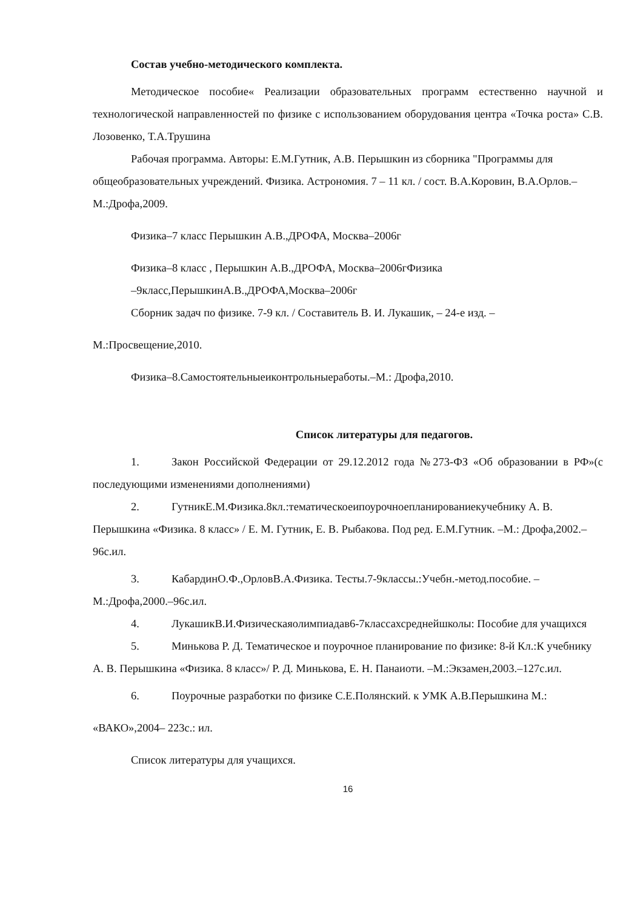Состав учебно-методического комплекта.
Методическое пособие« Реализации образовательных программ естественно научной и технологической направленностей по физике с использованием оборудования центра «Точка роста» С.В. Лозовенко, Т.А.Трушина
Рабочая программа. Авторы: Е.М.Гутник, А.В. Перышкин из сборника "Программы для общеобразовательных учреждений. Физика. Астрономия. 7 – 11 кл. / сост. В.А.Коровин, В.А.Орлов.– М.:Дрофа,2009.
Физика–7 класс Перышкин А.В.,ДРОФА, Москва–2006г
Физика–8 класс , Перышкин А.В.,ДРОФА, Москва–2006гФизика
–9класс,ПерышкинА.В.,ДРОФА,Москва–2006г
Сборник задач по физике. 7-9 кл. / Составитель В. И. Лукашик, – 24-е изд. –
М.:Просвещение,2010.
Физика–8.Самостоятельныеиконтрольныеработы.–М.: Дрофа,2010.
Список литературы для педагогов.
1. Закон Российской Федерации от 29.12.2012 года №273-ФЗ «Об образовании в РФ»(с последующими изменениями дополнениями)
2. ГутникЕ.М.Физика.8кл.:тематическоеипоурочноепланированиекучебнику А. В. Перышкина «Физика. 8 класс» / Е. М. Гутник, Е. В. Рыбакова. Под ред. Е.М.Гутник. –М.: Дрофа,2002.–96с.ил.
3. КабардинО.Ф.,ОрловВ.А.Физика. Тесты.7-9классы.:Учебн.-метод.пособие. –М.:Дрофа,2000.–96с.ил.
4. ЛукашикВ.И.Физическаяолимпиадав6-7классахсреднейшколы: Пособие для учащихся
5. Минькова Р. Д. Тематическое и поурочное планирование по физике: 8-й Кл.:К учебнику А. В. Перышкина «Физика. 8 класс»/ Р. Д. Минькова, Е. Н. Панаиоти. –М.:Экзамен,2003.–127с.ил.
6. Поурочные разработки по физике С.Е.Полянский. к УМК А.В.Перышкина М.:
«ВАКО»,2004– 223с.: ил.
Список литературы для учащихся.
16